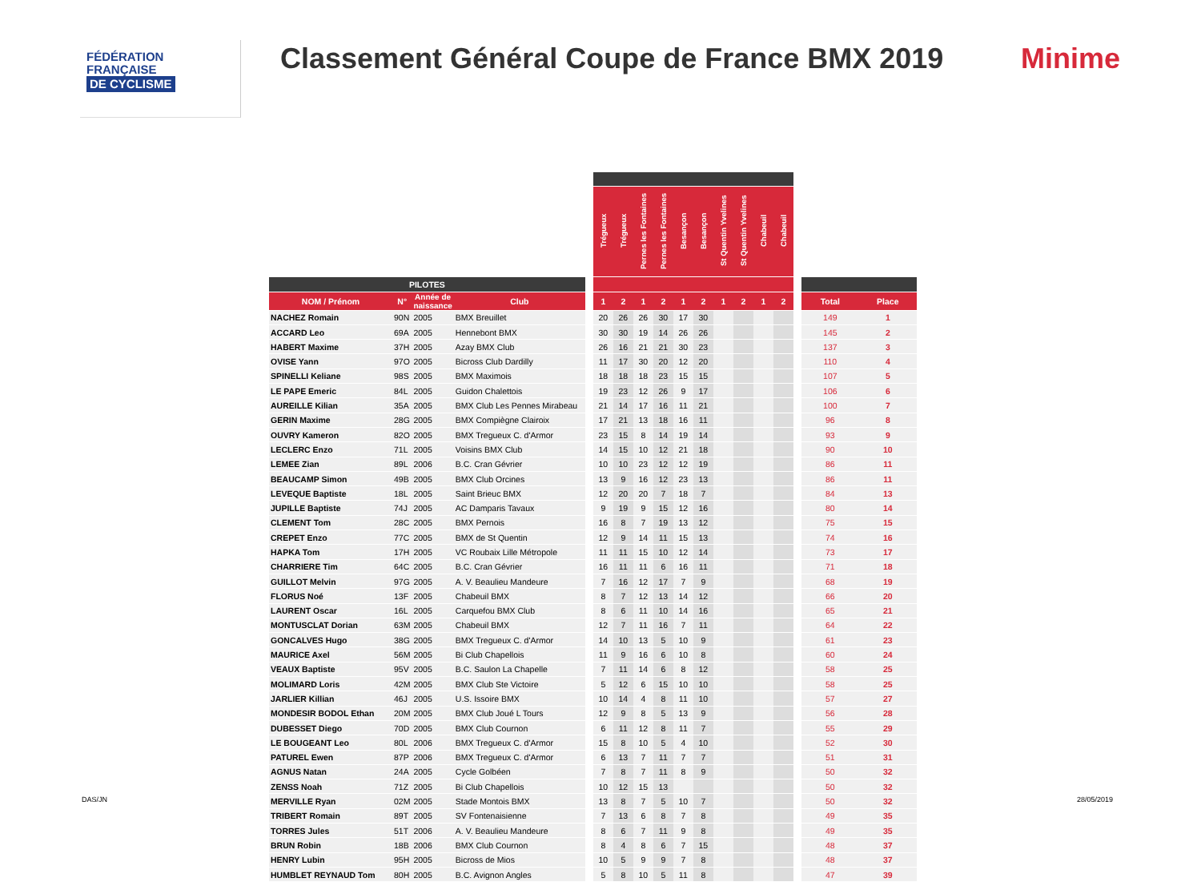FÉDÉRATION
FRANÇAISE
DE CYCLISME
Classement Général Coupe de France BMX 2019
Minime
| | | | | | Trégueux | Trégueux | Pernes les Fontaines | Pernes les Fontaines | Besançon | Besançon | St Quentin Yvelines | St Quentin Yvelines | Chabeuil | Chabeuil | | | |
| --- | --- | --- | --- | --- | --- | --- | --- | --- | --- | --- | --- | --- | --- | --- | --- | --- | --- |
| PILOTES | | | | | | | | | | | | | | | | | |
| NOM / Prénom | N° | Année de naissance | Club | | 1 | 2 | 1 | 2 | 1 | 2 | 1 | 2 | 1 | 2 | | Total | Place |
| NACHEZ Romain | 90N | 2005 | BMX Breuillet | | 20 | 26 | 26 | 30 | 17 | 30 | | | | | | 149 | 1 |
| ACCARD Leo | 69A | 2005 | Hennebont BMX | | 30 | 30 | 19 | 14 | 26 | 26 | | | | | | 145 | 2 |
| HABERT Maxime | 37H | 2005 | Azay BMX Club | | 26 | 16 | 21 | 21 | 30 | 23 | | | | | | 137 | 3 |
| OVISE Yann | 97O | 2005 | Bicross Club Dardilly | | 11 | 17 | 30 | 20 | 12 | 20 | | | | | | 110 | 4 |
| SPINELLI Keliane | 98S | 2005 | BMX Maximois | | 18 | 18 | 18 | 23 | 15 | 15 | | | | | | 107 | 5 |
| LE PAPE Emeric | 84L | 2005 | Guidon Chalettois | | 19 | 23 | 12 | 26 | 9 | 17 | | | | | | 106 | 6 |
| AUREILLE Kilian | 35A | 2005 | BMX Club Les Pennes Mirabeau | | 21 | 14 | 17 | 16 | 11 | 21 | | | | | | 100 | 7 |
| GERIN Maxime | 28G | 2005 | BMX Compiègne Clairoix | | 17 | 21 | 13 | 18 | 16 | 11 | | | | | | 96 | 8 |
| OUVRY Kameron | 82O | 2005 | BMX Tregueux C. d'Armor | | 23 | 15 | 8 | 14 | 19 | 14 | | | | | | 93 | 9 |
| LECLERC Enzo | 71L | 2005 | Voisins BMX Club | | 14 | 15 | 10 | 12 | 21 | 18 | | | | | | 90 | 10 |
| LEMEE Zian | 89L | 2006 | B.C. Cran Gévrier | | 10 | 10 | 23 | 12 | 12 | 19 | | | | | | 86 | 11 |
| BEAUCAMP Simon | 49B | 2005 | BMX Club Orcines | | 13 | 9 | 16 | 12 | 23 | 13 | | | | | | 86 | 11 |
| LEVEQUE Baptiste | 18L | 2005 | Saint Brieuc BMX | | 12 | 20 | 20 | 7 | 18 | 7 | | | | | | 84 | 13 |
| JUPILLE Baptiste | 74J | 2005 | AC Damparis Tavaux | | 9 | 19 | 9 | 15 | 12 | 16 | | | | | | 80 | 14 |
| CLEMENT Tom | 28C | 2005 | BMX Pernois | | 16 | 8 | 7 | 19 | 13 | 12 | | | | | | 75 | 15 |
| CREPET Enzo | 77C | 2005 | BMX de St Quentin | | 12 | 9 | 14 | 11 | 15 | 13 | | | | | | 74 | 16 |
| HAPKA Tom | 17H | 2005 | VC Roubaix Lille Métropole | | 11 | 11 | 15 | 10 | 12 | 14 | | | | | | 73 | 17 |
| CHARRIERE Tim | 64C | 2005 | B.C. Cran Gévrier | | 16 | 11 | 11 | 6 | 16 | 11 | | | | | | 71 | 18 |
| GUILLOT Melvin | 97G | 2005 | A. V. Beaulieu Mandeure | | 7 | 16 | 12 | 17 | 7 | 9 | | | | | | 68 | 19 |
| FLORUS Noé | 13F | 2005 | Chabeuil BMX | | 8 | 7 | 12 | 13 | 14 | 12 | | | | | | 66 | 20 |
| LAURENT Oscar | 16L | 2005 | Carquefou BMX Club | | 8 | 6 | 11 | 10 | 14 | 16 | | | | | | 65 | 21 |
| MONTUSCLAT Dorian | 63M | 2005 | Chabeuil BMX | | 12 | 7 | 11 | 16 | 7 | 11 | | | | | | 64 | 22 |
| GONCALVES Hugo | 38G | 2005 | BMX Tregueux C. d'Armor | | 14 | 10 | 13 | 5 | 10 | 9 | | | | | | 61 | 23 |
| MAURICE Axel | 56M | 2005 | Bi Club Chapellois | | 11 | 9 | 16 | 6 | 10 | 8 | | | | | | 60 | 24 |
| VEAUX Baptiste | 95V | 2005 | B.C. Saulon La Chapelle | | 7 | 11 | 14 | 6 | 8 | 12 | | | | | | 58 | 25 |
| MOLIMARD Loris | 42M | 2005 | BMX Club Ste Victoire | | 5 | 12 | 6 | 15 | 10 | 10 | | | | | | 58 | 25 |
| JARLIER Killian | 46J | 2005 | U.S. Issoire BMX | | 10 | 14 | 4 | 8 | 11 | 10 | | | | | | 57 | 27 |
| MONDESIR BODOL Ethan | 20M | 2005 | BMX Club Joué L Tours | | 12 | 9 | 8 | 5 | 13 | 9 | | | | | | 56 | 28 |
| DUBESSET Diego | 70D | 2005 | BMX Club Cournon | | 6 | 11 | 12 | 8 | 11 | 7 | | | | | | 55 | 29 |
| LE BOUGEANT Leo | 80L | 2006 | BMX Tregueux C. d'Armor | | 15 | 8 | 10 | 5 | 4 | 10 | | | | | | 52 | 30 |
| PATUREL Ewen | 87P | 2006 | BMX Tregueux C. d'Armor | | 6 | 13 | 7 | 11 | 7 | 7 | | | | | | 51 | 31 |
| AGNUS Natan | 24A | 2005 | Cycle Golbéen | | 7 | 8 | 7 | 11 | 8 | 9 | | | | | | 50 | 32 |
| ZENSS Noah | 71Z | 2005 | Bi Club Chapellois | | 10 | 12 | 15 | 13 | | | | | | | | 50 | 32 |
| MERVILLE Ryan | 02M | 2005 | Stade Montois BMX | | 13 | 8 | 7 | 5 | 10 | 7 | | | | | | 50 | 32 |
| TRIBERT Romain | 89T | 2005 | SV Fontenaisienne | | 7 | 13 | 6 | 8 | 7 | 8 | | | | | | 49 | 35 |
| TORRES Jules | 51T | 2006 | A. V. Beaulieu Mandeure | | 8 | 6 | 7 | 11 | 9 | 8 | | | | | | 49 | 35 |
| BRUN Robin | 18B | 2006 | BMX Club Cournon | | 8 | 4 | 8 | 6 | 7 | 15 | | | | | | 48 | 37 |
| HENRY Lubin | 95H | 2005 | Bicross de Mios | | 10 | 5 | 9 | 9 | 7 | 8 | | | | | | 48 | 37 |
| HUMBLET REYNAUD Tom | 80H | 2005 | B.C. Avignon Angles | | 5 | 8 | 10 | 5 | 11 | 8 | | | | | | 47 | 39 |
DAS/JN 28/05/2019